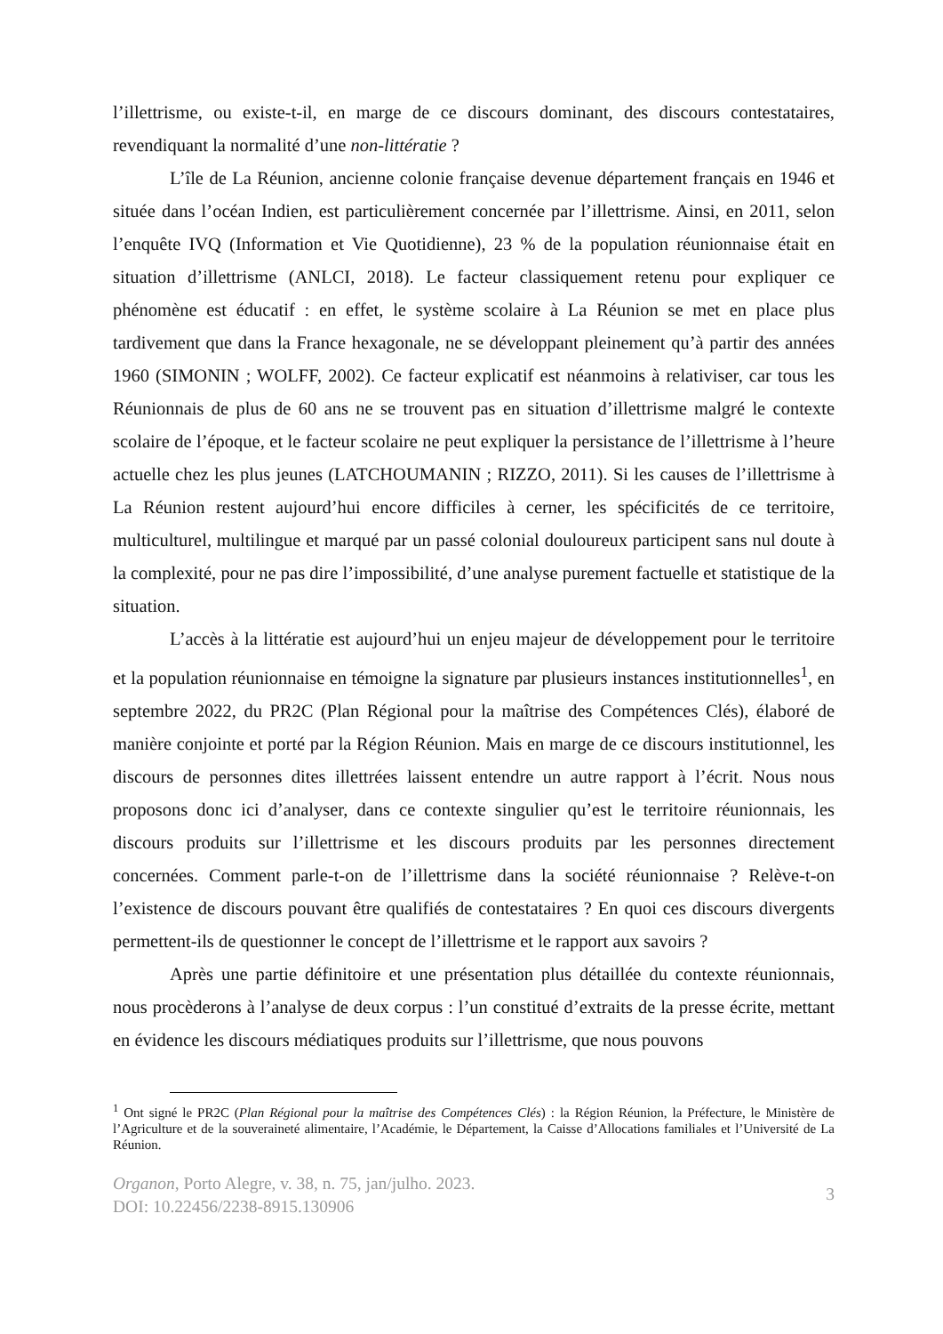l’illettrisme, ou existe-t-il, en marge de ce discours dominant, des discours contestataires, revendiquant la normalité d’une non-littératie ?
L’île de La Réunion, ancienne colonie française devenue département français en 1946 et située dans l’océan Indien, est particulièrement concernée par l’illettrisme. Ainsi, en 2011, selon l’enquête IVQ (Information et Vie Quotidienne), 23 % de la population réunionnaise était en situation d’illettrisme (ANLCI, 2018). Le facteur classiquement retenu pour expliquer ce phénomène est éducatif : en effet, le système scolaire à La Réunion se met en place plus tardivement que dans la France hexagonale, ne se développant pleinement qu’à partir des années 1960 (SIMONIN ; WOLFF, 2002). Ce facteur explicatif est néanmoins à relativiser, car tous les Réunionnais de plus de 60 ans ne se trouvent pas en situation d’illettrisme malgré le contexte scolaire de l’époque, et le facteur scolaire ne peut expliquer la persistance de l’illettrisme à l’heure actuelle chez les plus jeunes (LATCHOUMANIN ; RIZZO, 2011). Si les causes de l’illettrisme à La Réunion restent aujourd’hui encore difficiles à cerner, les spécificités de ce territoire, multiculturel, multilingue et marqué par un passé colonial douloureux participent sans nul doute à la complexité, pour ne pas dire l’impossibilité, d’une analyse purement factuelle et statistique de la situation.
L’accès à la littératie est aujourd’hui un enjeu majeur de développement pour le territoire et la population réunionnaise en témoigne la signature par plusieurs instances institutionnelles<sup>1</sup>, en septembre 2022, du PR2C (Plan Régional pour la maîtrise des Compétences Clés), élaboré de manière conjointe et porté par la Région Réunion. Mais en marge de ce discours institutionnel, les discours de personnes dites illettrées laissent entendre un autre rapport à l’écrit. Nous nous proposons donc ici d’analyser, dans ce contexte singulier qu’est le territoire réunionnais, les discours produits sur l’illettrisme et les discours produits par les personnes directement concernées. Comment parle-t-on de l’illettrisme dans la société réunionnaise ? Relève-t-on l’existence de discours pouvant être qualifiés de contestataires ? En quoi ces discours divergents permettent-ils de questionner le concept de l’illettrisme et le rapport aux savoirs ?
Après une partie définitoire et une présentation plus détaillée du contexte réunionnais, nous procèderons à l’analyse de deux corpus : l’un constitué d’extraits de la presse écrite, mettant en évidence les discours médiatiques produits sur l’illettrisme, que nous pouvons
<sup>1</sup> Ont signé le PR2C (Plan Régional pour la maîtrise des Compétences Clés) : la Région Réunion, la Préfecture, le Ministère de l’Agriculture et de la souveraineté alimentaire, l’Académie, le Département, la Caisse d’Allocations familiales et l’Université de La Réunion.
Organon, Porto Alegre, v. 38, n. 75, jan/julho. 2023.
DOI: 10.22456/2238-8915.130906
3